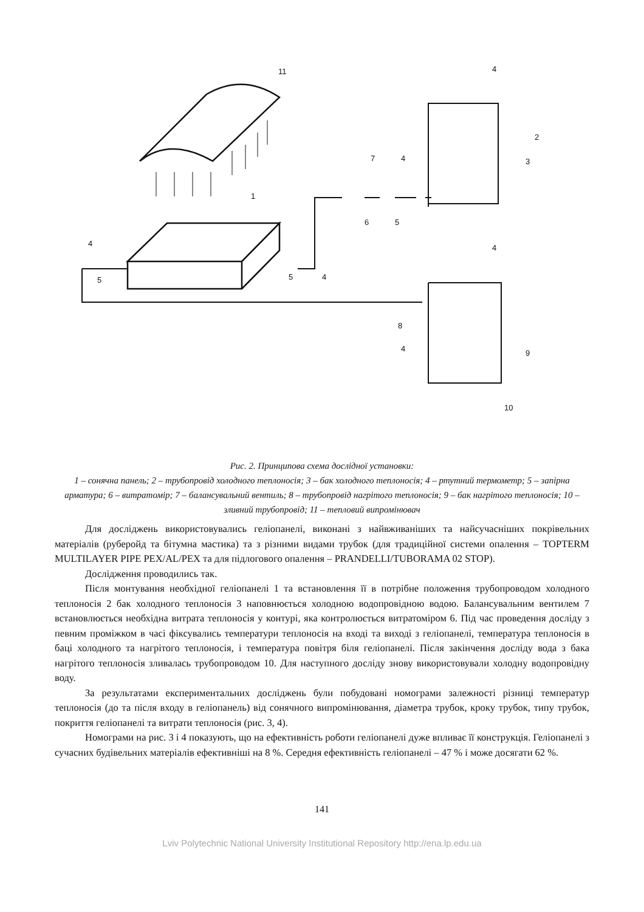11
1
4
2
3
7
4
6
5
4
5
5
4
4
8
4
9
10
Рис. 2. Принципова схема дослідної установки:
1 – сонячна панель; 2 – трубопровід холодного теплоносія; 3 – бак холодного теплоносія; 4 – ртутний термометр; 5 – запірна арматура; 6 – витратомір; 7 – балансувальний вентиль; 8 – трубопровід нагрітого теплоносія; 9 – бак нагрітого теплоносія; 10 – зливний трубопровід; 11 – тепловий випромінювач
Для досліджень використовувались геліопанелі, виконані з найвживаніших та найсучасніших покрівельних матеріалів (руберойд та бітумна мастика) та з різними видами трубок (для традиційної системи опалення – TOPTERM MULTILAYER PIPE PEX/AL/PEX та для підлогового опалення – PRANDELLI/TUBORAMA 02 STOP).
Дослідження проводились так.
Після монтування необхідної геліопанелі 1 та встановлення її в потрібне положення трубопроводом холодного теплоносія 2 бак холодного теплоносія 3 наповнюється холодною водопровідною водою. Балансувальним вентилем 7 встановлюється необхідна витрата теплоносія у контурі, яка контролюється витратоміром 6. Під час проведення досліду з певним проміжком в часі фіксувались температури теплоносія на вході та виході з геліопанелі, температура теплоносія в баці холодного та нагрітого теплоносія, і температура повітря біля геліопанелі. Після закінчення досліду вода з бака нагрітого теплоносія зливалась трубопроводом 10. Для наступного досліду знову використовували холодну водопровідну воду.
За результатами експериментальних досліджень були побудовані номограми залежності різниці температур теплоносія (до та після входу в геліопанель) від сонячного випромінювання, діаметра трубок, кроку трубок, типу трубок, покриття геліопанелі та витрати теплоносія (рис. 3, 4).
Номограми на рис. 3 і 4 показують, що на ефективність роботи геліопанелі дуже впливає її конструкція. Геліопанелі з сучасних будівельних матеріалів ефективніші на 8 %. Середня ефективність геліопанелі – 47 % і може досягати 62 %.
141
Lviv Polytechnic National University Institutional Repository http://ena.lp.edu.ua